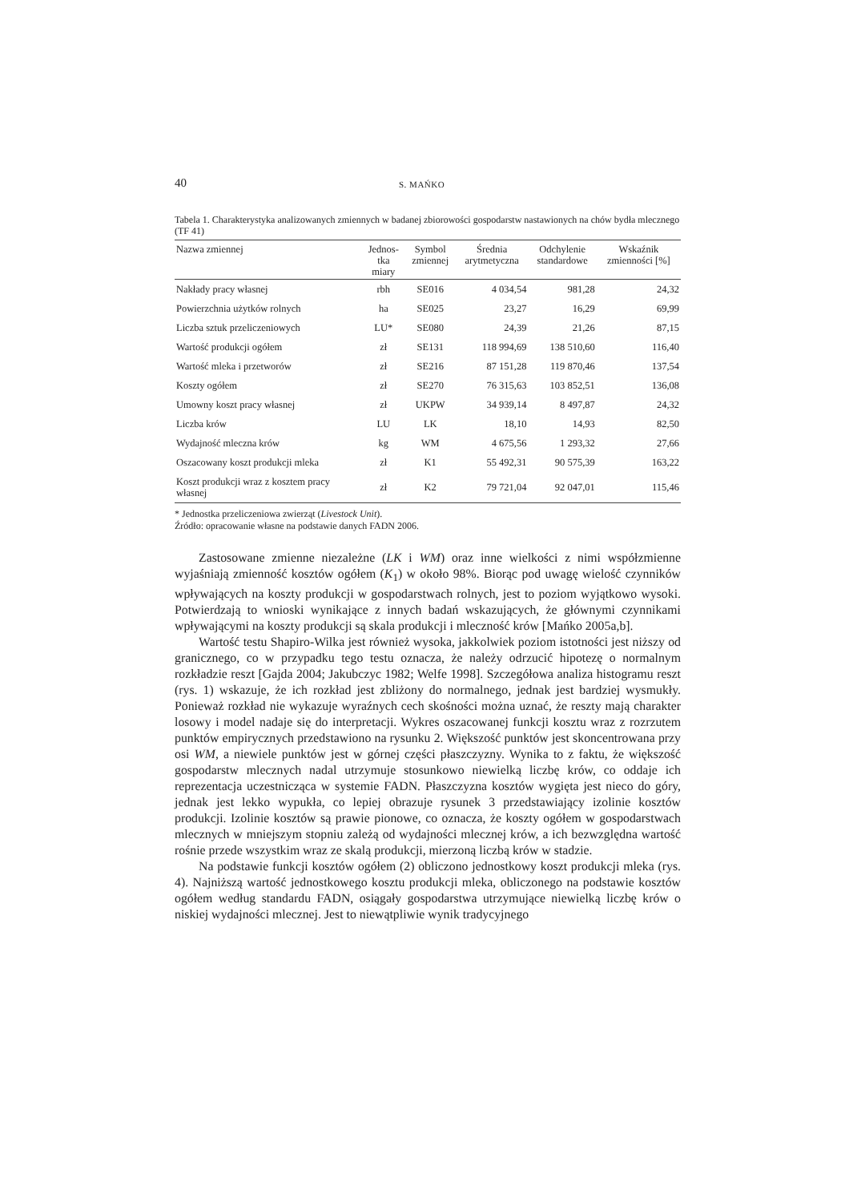40 S. MAŃKO
Tabela 1. Charakterystyka analizowanych zmiennych w badanej zbiorowości gospodarstw nastawionych na chów bydła mlecznego (TF 41)
| Nazwa zmiennej | Jednos- tka miary | Symbol zmiennej | Średnia arytmetyczna | Odchylenie standardowe | Wskaźnik zmienności [%] |
| --- | --- | --- | --- | --- | --- |
| Nakłady pracy własnej | rbh | SE016 | 4 034,54 | 981,28 | 24,32 |
| Powierzchnia użytków rolnych | ha | SE025 | 23,27 | 16,29 | 69,99 |
| Liczba sztuk przeliczeniowych | LU* | SE080 | 24,39 | 21,26 | 87,15 |
| Wartość produkcji ogółem | zł | SE131 | 118 994,69 | 138 510,60 | 116,40 |
| Wartość mleka i przetworów | zł | SE216 | 87 151,28 | 119 870,46 | 137,54 |
| Koszty ogółem | zł | SE270 | 76 315,63 | 103 852,51 | 136,08 |
| Umowny koszt pracy własnej | zł | UKPW | 34 939,14 | 8 497,87 | 24,32 |
| Liczba krów | LU | LK | 18,10 | 14,93 | 82,50 |
| Wydajność mleczna krów | kg | WM | 4 675,56 | 1 293,32 | 27,66 |
| Oszacowany koszt produkcji mleka | zł | K1 | 55 492,31 | 90 575,39 | 163,22 |
| Koszt produkcji wraz z kosztem pracy własnej | zł | K2 | 79 721,04 | 92 047,01 | 115,46 |
* Jednostka przeliczeniowa zwierząt (Livestock Unit).
Źródło: opracowanie własne na podstawie danych FADN 2006.
Zastosowane zmienne niezależne (LK i WM) oraz inne wielkości z nimi współzmienne wyjaśniają zmienność kosztów ogółem (K<sub>1</sub>) w około 98%. Biorąc pod uwagę wielość czynników wpływających na koszty produkcji w gospodarstwach rolnych, jest to poziom wyjątkowo wysoki. Potwierdzają to wnioski wynikające z innych badań wskazujących, że głównymi czynnikami wpływającymi na koszty produkcji są skala produkcji i mleczność krów [Mańko 2005a,b].
Wartość testu Shapiro-Wilka jest również wysoka, jakkolwiek poziom istotności jest niższy od granicznego, co w przypadku tego testu oznacza, że należy odrzucić hipotezę o normalnym rozkładzie reszt [Gajda 2004; Jakubczyc 1982; Welfe 1998]. Szczegółowa analiza histogramu reszt (rys. 1) wskazuje, że ich rozkład jest zbliżony do normalnego, jednak jest bardziej wysmukły. Ponieważ rozkład nie wykazuje wyraźnych cech skośności można uznać, że reszty mają charakter losowy i model nadaje się do interpretacji. Wykres oszacowanej funkcji kosztu wraz z rozrzutem punktów empirycznych przedstawiono na rysunku 2. Większość punktów jest skoncentrowana przy osi WM, a niewiele punktów jest w górnej części płaszczyzny. Wynika to z faktu, że większość gospodarstw mlecznych nadal utrzymuje stosunkowo niewielką liczbę krów, co oddaje ich reprezentacja uczestnicząca w systemie FADN. Płaszczyzna kosztów wygięta jest nieco do góry, jednak jest lekko wypukła, co lepiej obrazuje rysunek 3 przedstawiający izolinie kosztów produkcji. Izolinie kosztów są prawie pionowe, co oznacza, że koszty ogółem w gospodarstwach mlecznych w mniejszym stopniu zależą od wydajności mlecznej krów, a ich bezwzględna wartość rośnie przede wszystkim wraz ze skalą produkcji, mierzoną liczbą krów w stadzie.
Na podstawie funkcji kosztów ogółem (2) obliczono jednostkowy koszt produkcji mleka (rys. 4). Najniższą wartość jednostkowego kosztu produkcji mleka, obliczonego na podstawie kosztów ogółem według standardu FADN, osiągały gospodarstwa utrzymujące niewielką liczbę krów o niskiej wydajności mlecznej. Jest to niewątpliwie wynik tradycyjnego